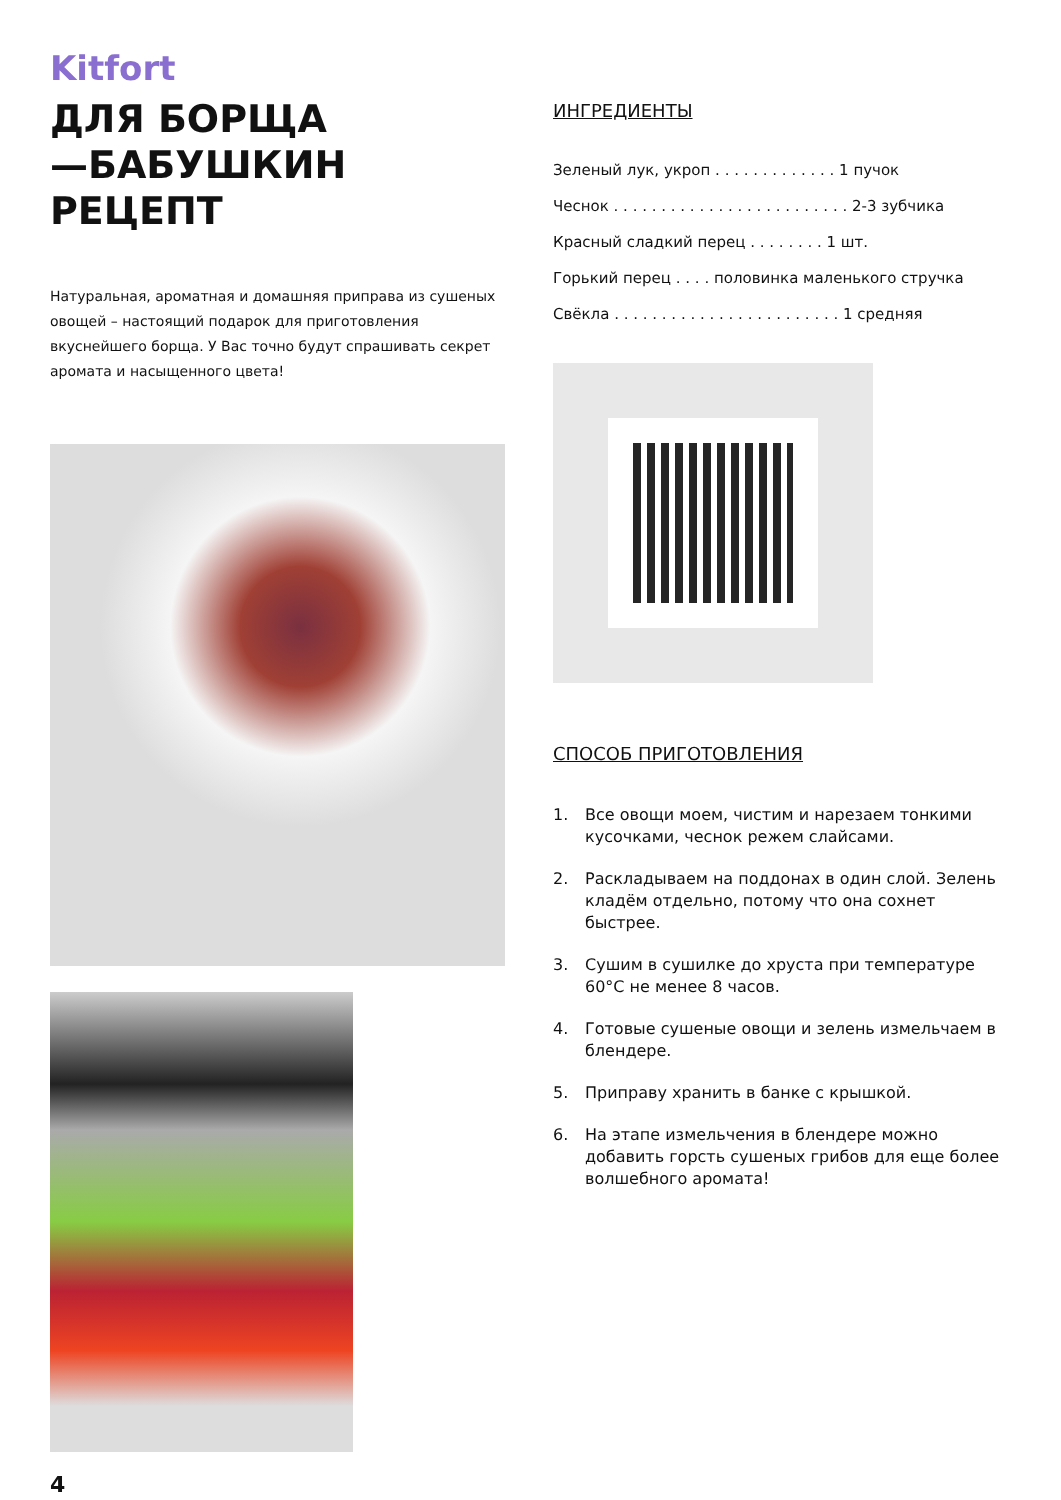Kitfort
ДЛЯ БОРЩА
—БАБУШКИН РЕЦЕПТ
Натуральная, ароматная и домашняя приправа из сушеных овощей – настоящий подарок для приготовления вкуснейшего борща. У Вас точно будут спрашивать секрет аромата и насыщенного цвета!
4
ИНГРЕДИЕНТЫ
Зеленый лук, укроп . . . . . . . . . . . . . 1 пучок
Чеснок . . . . . . . . . . . . . . . . . . . . . . . . . 2-3 зубчика
Красный сладкий перец . . . . . . . . 1 шт.
Горький перец . . . . половинка маленького стручка
Свёкла . . . . . . . . . . . . . . . . . . . . . . . . 1 средняя
СПОСОБ ПРИГОТОВЛЕНИЯ
1. Все овощи моем, чистим и нарезаем тонкими кусочками, чеснок режем слайсами.
2. Раскладываем на поддонах в один слой. Зелень кладём отдельно, потому что она сохнет быстрее.
3. Сушим в сушилке до хруста при температуре 60°С не менее 8 часов.
4. Готовые сушеные овощи и зелень измельчаем в блендере.
5. Приправу хранить в банке с крышкой.
6. На этапе измельчения в блендере можно добавить горсть сушеных грибов для еще более волшебного аромата!